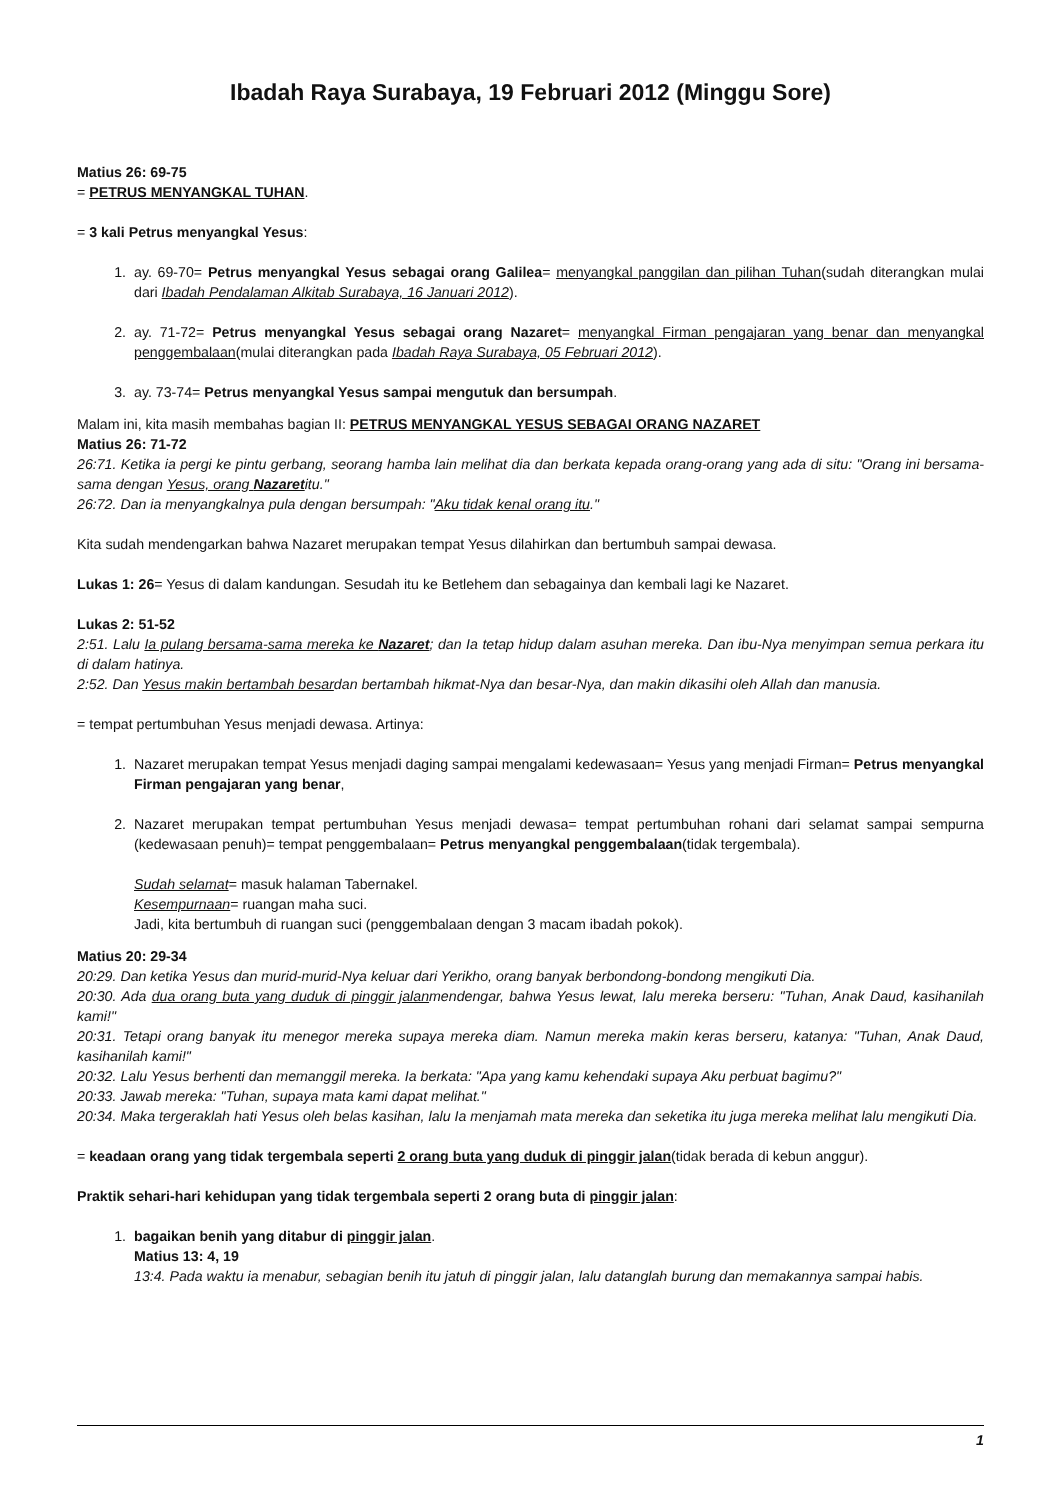Ibadah Raya Surabaya, 19 Februari 2012 (Minggu Sore)
Matius 26: 69-75
= PETRUS MENYANGKAL TUHAN.
= 3 kali Petrus menyangkal Yesus:
1. ay. 69-70= Petrus menyangkal Yesus sebagai orang Galilea= menyangkal panggilan dan pilihan Tuhan(sudah diterangkan mulai dari Ibadah Pendalaman Alkitab Surabaya, 16 Januari 2012).
2. ay. 71-72= Petrus menyangkal Yesus sebagai orang Nazaret= menyangkal Firman pengajaran yang benar dan menyangkal penggembalaan(mulai diterangkan pada Ibadah Raya Surabaya, 05 Februari 2012).
3. ay. 73-74= Petrus menyangkal Yesus sampai mengutuk dan bersumpah.
Malam ini, kita masih membahas bagian II: PETRUS MENYANGKAL YESUS SEBAGAI ORANG NAZARET
Matius 26: 71-72
26:71. Ketika ia pergi ke pintu gerbang, seorang hamba lain melihat dia dan berkata kepada orang-orang yang ada di situ: "Orang ini bersama-sama dengan Yesus, orang Nazaretitu."
26:72. Dan ia menyangkalnya pula dengan bersumpah: "Aku tidak kenal orang itu."
Kita sudah mendengarkan bahwa Nazaret merupakan tempat Yesus dilahirkan dan bertumbuh sampai dewasa.
Lukas 1: 26= Yesus di dalam kandungan. Sesudah itu ke Betlehem dan sebagainya dan kembali lagi ke Nazaret.
Lukas 2: 51-52
2:51. Lalu Ia pulang bersama-sama mereka ke Nazaret; dan Ia tetap hidup dalam asuhan mereka. Dan ibu-Nya menyimpan semua perkara itu di dalam hatinya.
2:52. Dan Yesus makin bertambah besardan bertambah hikmat-Nya dan besar-Nya, dan makin dikasihi oleh Allah dan manusia.
= tempat pertumbuhan Yesus menjadi dewasa. Artinya:
1. Nazaret merupakan tempat Yesus menjadi daging sampai mengalami kedewasaan= Yesus yang menjadi Firman= Petrus menyangkal Firman pengajaran yang benar,
2. Nazaret merupakan tempat pertumbuhan Yesus menjadi dewasa= tempat pertumbuhan rohani dari selamat sampai sempurna (kedewasaan penuh)= tempat penggembalaan= Petrus menyangkal penggembalaan(tidak tergembala).
Sudah selamat= masuk halaman Tabernakel.
Kesempurnaan= ruangan maha suci.
Jadi, kita bertumbuh di ruangan suci (penggembalaan dengan 3 macam ibadah pokok).
Matius 20: 29-34
20:29. Dan ketika Yesus dan murid-murid-Nya keluar dari Yerikho, orang banyak berbondong-bondong mengikuti Dia.
20:30. Ada dua orang buta yang duduk di pinggir jalanmendengar, bahwa Yesus lewat, lalu mereka berseru: "Tuhan, Anak Daud, kasihanilah kami!"
20:31. Tetapi orang banyak itu menegor mereka supaya mereka diam. Namun mereka makin keras berseru, katanya: "Tuhan, Anak Daud, kasihanilah kami!"
20:32. Lalu Yesus berhenti dan memanggil mereka. Ia berkata: "Apa yang kamu kehendaki supaya Aku perbuat bagimu?"
20:33. Jawab mereka: "Tuhan, supaya mata kami dapat melihat."
20:34. Maka tergeraklah hati Yesus oleh belas kasihan, lalu Ia menjamah mata mereka dan seketika itu juga mereka melihat lalu mengikuti Dia.
= keadaan orang yang tidak tergembala seperti 2 orang buta yang duduk di pinggir jalan(tidak berada di kebun anggur).
Praktik sehari-hari kehidupan yang tidak tergembala seperti 2 orang buta di pinggir jalan:
1. bagaikan benih yang ditabur di pinggir jalan.
Matius 13: 4, 19
13:4. Pada waktu ia menabur, sebagian benih itu jatuh di pinggir jalan, lalu datanglah burung dan memakannya sampai habis.
1